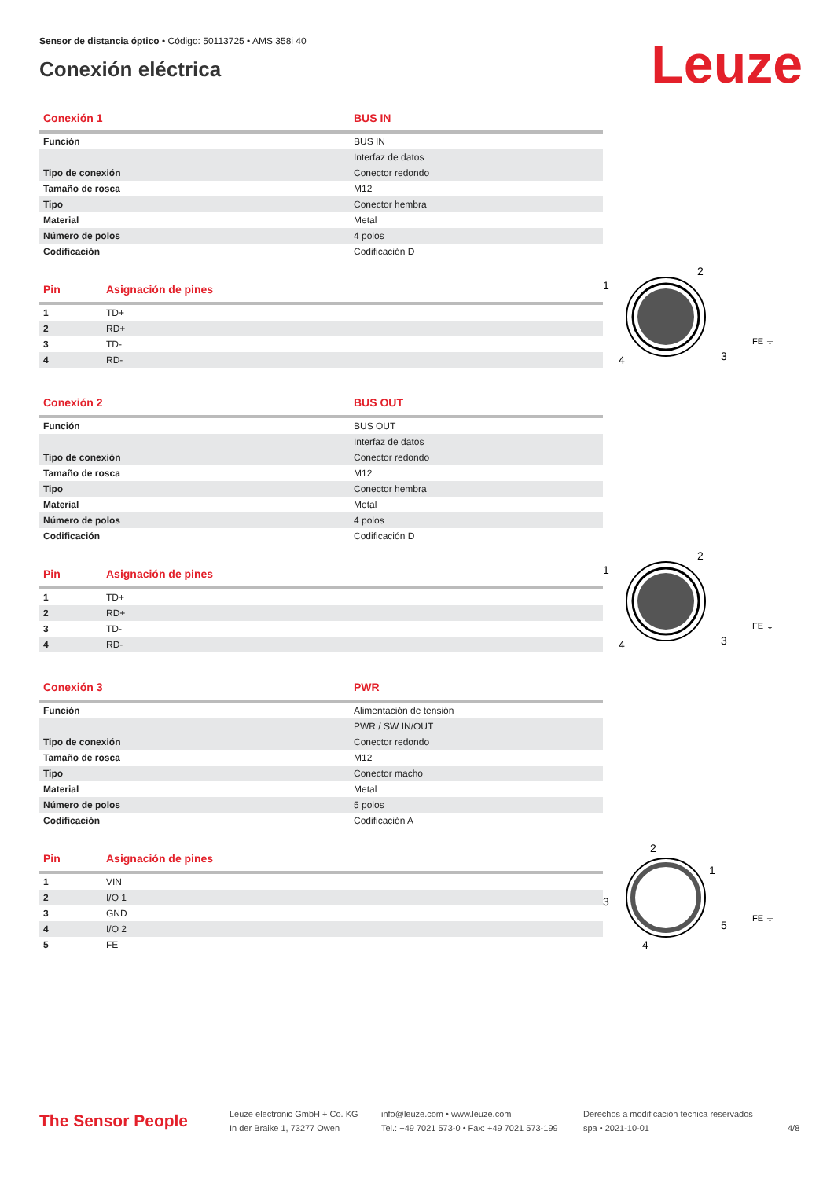Sensor de distancia óptico • Código: 50113725 • AMS 358i 40
Conexión eléctrica
Leuze
| Conexión 1 | BUS IN |
| --- | --- |
| Función | BUS IN |
| | Interfaz de datos |
| Tipo de conexión | Conector redondo |
| Tamaño de rosca | M12 |
| Tipo | Conector hembra |
| Material | Metal |
| Número de polos | 4 polos |
| Codificación | Codificación D |
| Pin | Asignación de pines |
| --- | --- |
| 1 | TD+ |
| 2 | RD+ |
| 3 | TD- |
| 4 | RD- |
2
1
3
4
FE ⏚
| Conexión 2 | BUS OUT |
| --- | --- |
| Función | BUS OUT |
| | Interfaz de datos |
| Tipo de conexión | Conector redondo |
| Tamaño de rosca | M12 |
| Tipo | Conector hembra |
| Material | Metal |
| Número de polos | 4 polos |
| Codificación | Codificación D |
| Pin | Asignación de pines |
| --- | --- |
| 1 | TD+ |
| 2 | RD+ |
| 3 | TD- |
| 4 | RD- |
2
1
3
4
FE ⏚
| Conexión 3 | PWR |
| --- | --- |
| Función | Alimentación de tensión |
| | PWR / SW IN/OUT |
| Tipo de conexión | Conector redondo |
| Tamaño de rosca | M12 |
| Tipo | Conector macho |
| Material | Metal |
| Número de polos | 5 polos |
| Codificación | Codificación A |
| Pin | Asignación de pines |
| --- | --- |
| 1 | VIN |
| 2 | I/O 1 |
| 3 | GND |
| 4 | I/O 2 |
| 5 | FE |
2
1
3
5
4
FE ⏚
The Sensor People
Leuze electronic GmbH + Co. KG
In der Braike 1, 73277 Owen
info@leuze.com • www.leuze.com
Tel.: +49 7021 573-0 • Fax: +49 7021 573-199
Derechos a modificación técnica reservados
spa • 2021-10-01
4/8